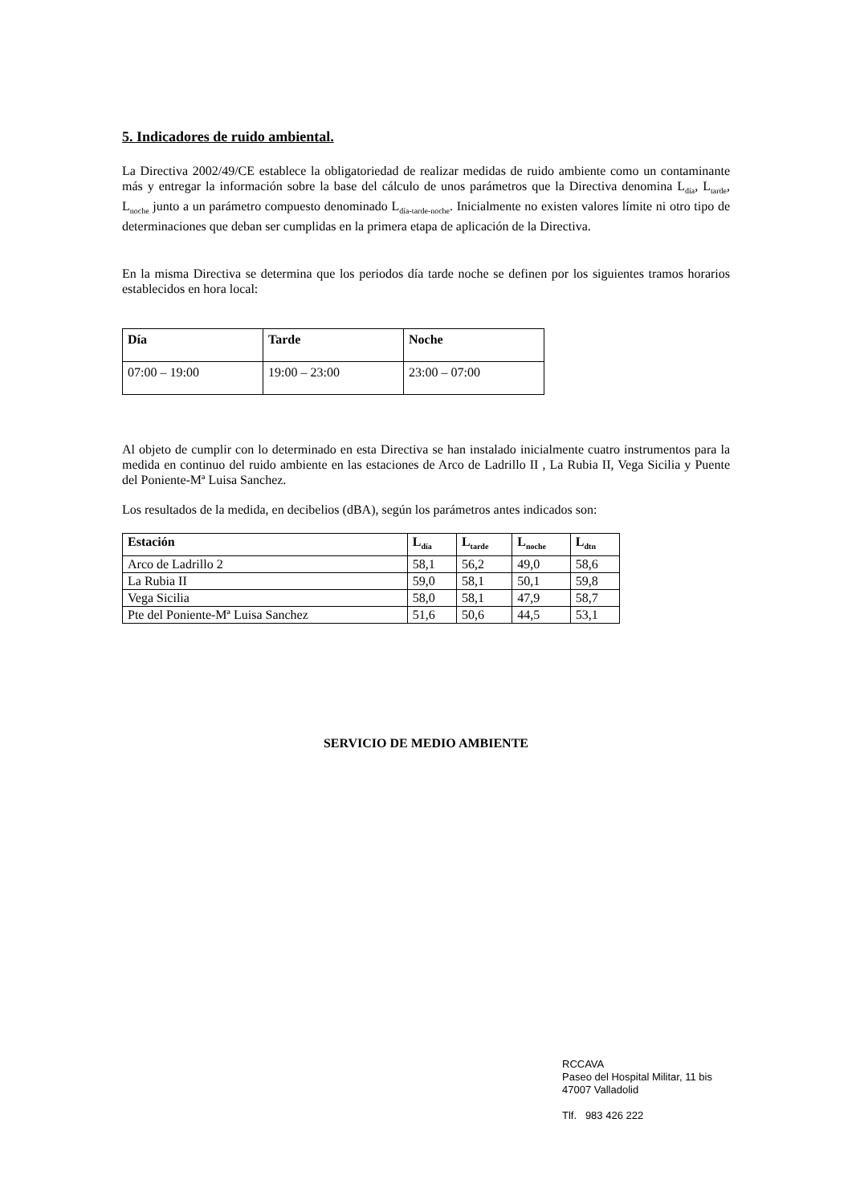5. Indicadores de ruido ambiental.
La Directiva 2002/49/CE establece la obligatoriedad de realizar medidas de ruido ambiente como un contaminante más y entregar la información sobre la base del cálculo de unos parámetros que la Directiva denomina L<sub>día</sub>, L<sub>tarde</sub>, L<sub>noche</sub> junto a un parámetro compuesto denominado L<sub>día-tarde-noche</sub>. Inicialmente no existen valores límite ni otro tipo de determinaciones que deban ser cumplidas en la primera etapa de aplicación de la Directiva.
En la misma Directiva se determina que los periodos día tarde noche se definen por los siguientes tramos horarios establecidos en hora local:
| Día | Tarde | Noche |
| --- | --- | --- |
| 07:00 – 19:00 | 19:00 – 23:00 | 23:00 – 07:00 |
Al objeto de cumplir con lo determinado en esta Directiva se han instalado inicialmente cuatro instrumentos para la medida en continuo del ruido ambiente en las estaciones de Arco de Ladrillo II , La Rubia II, Vega Sicilia y Puente del Poniente-Mª Luisa Sanchez.
Los resultados de la medida, en decibelios (dBA), según los parámetros antes indicados son:
| Estación | L<sub>día</sub> | L<sub>tarde</sub> | L<sub>noche</sub> | L<sub>dtn</sub> |
| --- | --- | --- | --- | --- |
| Arco de Ladrillo 2 | 58,1 | 56,2 | 49,0 | 58,6 |
| La Rubia II | 59,0 | 58,1 | 50,1 | 59,8 |
| Vega Sicilia | 58,0 | 58,1 | 47,9 | 58,7 |
| Pte del Poniente-Mª Luisa Sanchez | 51,6 | 50,6 | 44,5 | 53,1 |
SERVICIO DE MEDIO AMBIENTE
RCCAVA
Paseo del Hospital Militar, 11 bis
47007 Valladolid
Tlf. 983 426 222